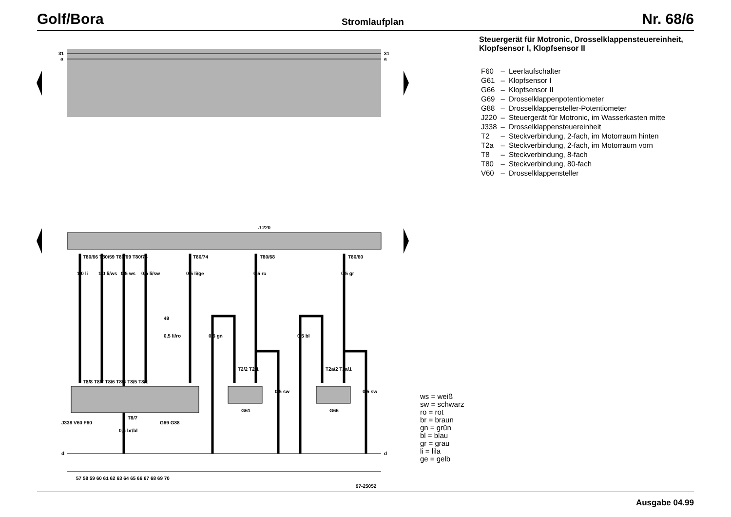Golf/Bora Stromlaufplan Nr. 68/6
31
a
31
a
J 220
d
d
T80/66 T80/59 T80/69 T80/75
T80/74
T80/68
T80/60
1,0 li
1,0 li/ws
0,5 ws
0,5 li/sw
0,5 li/ge
0,5 ro
0,5 gr
49
0,5 li/ro
0,5 gn
0,5 bl
T2/2 T2/1
T2a/2 T2a/1
T8/8 T8/7 T8/6 T8/4 T8/5 T8/1
0,5 sw
0,5 sw
G61
G66
J338 V60 F60
T8/7
G69 G88
0,5 br/bl
57 58 59 60 61 62 63 64 65 66 67 68 69 70
97-25052
Steuergerät für Motronic, Drosselklappensteuereinheit, Klopfsensor I, Klopfsensor II
| F60 | – | Leerlaufschalter |
| G61 | – | Klopfsensor I |
| G66 | – | Klopfsensor II |
| G69 | – | Drosselklappenpotentiometer |
| G88 | – | Drosselklappensteller-Potentiometer |
| J220 | – | Steuergerät für Motronic, im Wasserkasten mitte |
| J338 | – | Drosselklappensteuereinheit |
| T2 | – | Steckverbindung, 2-fach, im Motorraum hinten |
| T2a | – | Steckverbindung, 2-fach, im Motorraum vorn |
| T8 | – | Steckverbindung, 8-fach |
| T80 | – | Steckverbindung, 80-fach |
| V60 | – | Drosselklappensteller |
ws = weiß
sw = schwarz
ro = rot
br = braun
gn = grün
bl = blau
gr = grau
li = lila
ge = gelb
Ausgabe 04.99